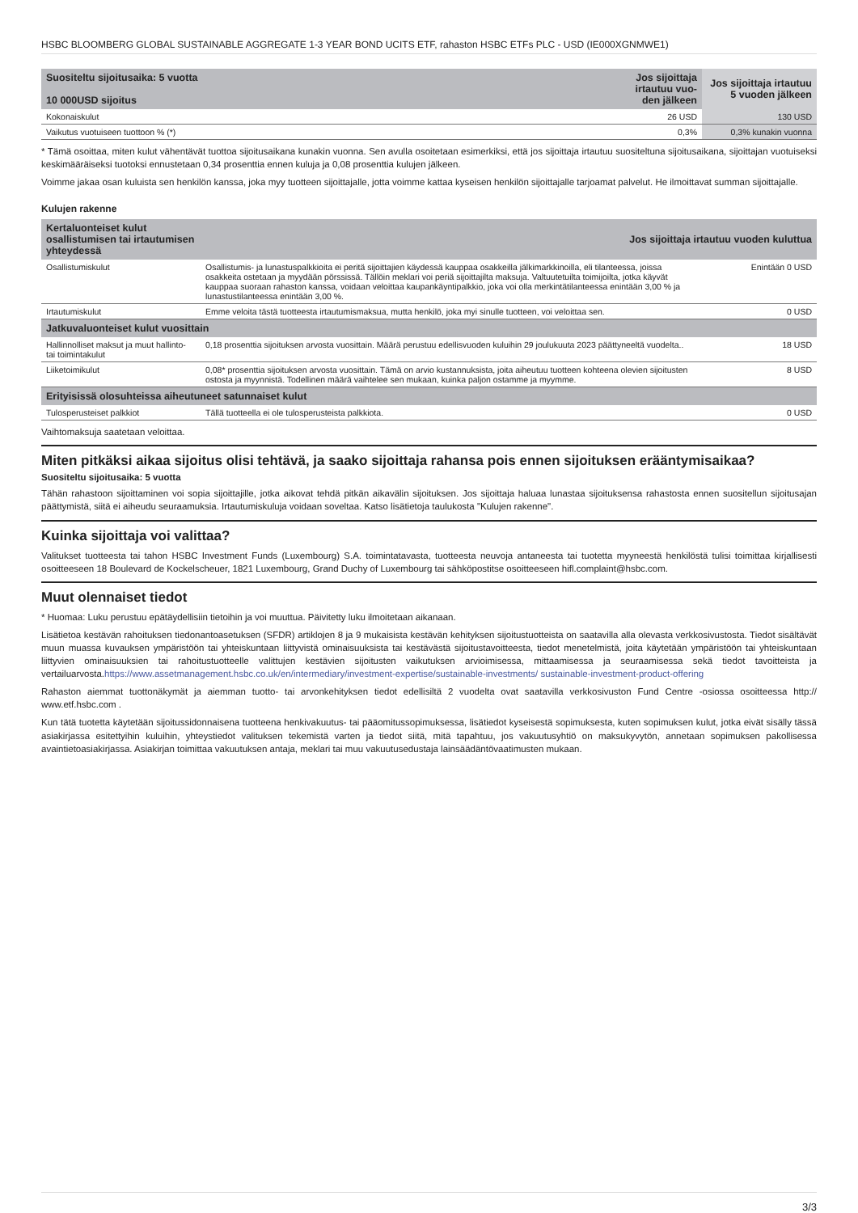HSBC BLOOMBERG GLOBAL SUSTAINABLE AGGREGATE 1-3 YEAR BOND UCITS ETF, rahaston HSBC ETFs PLC - USD (IE000XGNMWE1)
| Suositeltu sijoitusaika: 5 vuotta 10 000USD sijoitus | Jos sijoittaja irtautuu vuo-den jälkeen | Jos sijoittaja irtautuu 5 vuoden jälkeen |
| --- | --- | --- |
| Kokonaiskulut | 26 USD | 130 USD |
| Vaikutus vuotuiseen tuottoon % (*) | 0,3% | 0,3% kunakin vuonna |
* Tämä osoittaa, miten kulut vähentävät tuottoa sijoitusaikana kunakin vuonna. Sen avulla osoitetaan esimerkiksi, että jos sijoittaja irtautuu suositeltuna sijoitusaikana, sijoittajan vuotuiseksi keskimääräiseksi tuotoksi ennustetaan 0,34 prosenttia ennen kuluja ja 0,08 prosenttia kulujen jälkeen.
Voimme jakaa osan kuluista sen henkilön kanssa, joka myy tuotteen sijoittajalle, jotta voimme kattaa kyseisen henkilön sijoittajalle tarjoamat palvelut. He ilmoittavat summan sijoittajalle.
Kulujen rakenne
| Kertaluonteiset kulut osallistumisen tai irtautumisen yhteydessä | Jos sijoittaja irtautuu vuoden kuluttua | |
| --- | --- | --- |
| Osallistumiskulut | Osallistumis- ja lunastuspalkkioita ei peritä sijoittajien käydessä kauppaa osakkeilla jälkimarkkinoilla, eli tilanteessa, joissa osakkeita ostetaan ja myydään pörssissä. Tällöin meklari voi periä sijoittajilta maksuja. Valtuutetuilta toimijoilta, jotka käyvät kauppaa suoraan rahaston kanssa, voidaan veloittaa kaupankäyntipalkkio, joka voi olla merkintätilanteessa enintään 3,00 % ja lunastustilanteessa enintään 3,00 %. | Enintään 0 USD |
| Irtautumiskulut | Emme veloita tästä tuotteesta irtautumismaksua, mutta henkilö, joka myi sinulle tuotteen, voi veloittaa sen. | 0 USD |
| Jatkuvaluonteiset kulut vuosittain | | |
| Hallinnolliset maksut ja muut hallinto- tai toimintakulut | 0,18 prosenttia sijoituksen arvosta vuosittain. Määrä perustuu edellisvuoden kuluihin 29 joulukuuta 2023 päättyneeltä vuodelta.. | 18 USD |
| Liiketoimikulut | 0,08* prosenttia sijoituksen arvosta vuosittain. Tämä on arvio kustannuksista, joita aiheutuu tuotteen kohteena olevien sijoitusten ostosta ja myynnistä. Todellinen määrä vaihtelee sen mukaan, kuinka paljon ostamme ja myymme. | 8 USD |
| Erityisissä olosuhteissa aiheutuneet satunnaiset kulut | | |
| Tulosperusteiset palkkiot | Tällä tuotteella ei ole tulosperusteista palkkiota. | 0 USD |
Vaihtomaksuja saatetaan veloittaa.
Miten pitkäksi aikaa sijoitus olisi tehtävä, ja saako sijoittaja rahansa pois ennen sijoituksen erääntymisaikaa?
Suositeltu sijoitusaika: 5 vuotta
Tähän rahastoon sijoittaminen voi sopia sijoittajille, jotka aikovat tehdä pitkän aikavälin sijoituksen. Jos sijoittaja haluaa lunastaa sijoituksensa rahastosta ennen suositellun sijoitusajan päättymistä, siitä ei aiheudu seuraamuksia. Irtautumiskuluja voidaan soveltaa. Katso lisätietoja taulukosta "Kulujen rakenne".
Kuinka sijoittaja voi valittaa?
Valitukset tuotteesta tai tahon HSBC Investment Funds (Luxembourg) S.A. toimintatavasta, tuotteesta neuvoja antaneesta tai tuotetta myyneestä henkilöstä tulisi toimittaa kirjallisesti osoitteeseen 18 Boulevard de Kockelscheuer, 1821 Luxembourg, Grand Duchy of Luxembourg tai sähköpostitse osoitteeseen hifl.complaint@hsbc.com.
Muut olennaiset tiedot
* Huomaa: Luku perustuu epätäydellisiin tietoihin ja voi muuttua. Päivitetty luku ilmoitetaan aikanaan.
Lisätietoa kestävän rahoituksen tiedonantoasetuksen (SFDR) artiklojen 8 ja 9 mukaisista kestävän kehityksen sijoitustuotteista on saatavilla alla olevasta verkkosivustosta. Tiedot sisältävät muun muassa kuvauksen ympäristöön tai yhteiskuntaan liittyvistä ominaisuuksista tai kestävästä sijoitustavoitteesta, tiedot menetelmistä, joita käytetään ympäristöön tai yhteiskuntaan liittyvien ominaisuuksien tai rahoitustuotteelle valittujen kestävien sijoitusten vaikutuksen arvioimisessa, mittaamisessa ja seuraamisessa sekä tiedot tavoitteista ja vertailuarvosta.https://www.assetmanagement.hsbc.co.uk/en/intermediary/investment-expertise/sustainable-investments/ sustainable-investment-product-offering
Rahaston aiemmat tuottonäkymät ja aiemman tuotto- tai arvonkehityksen tiedot edellisiltä 2 vuodelta ovat saatavilla verkkosivuston Fund Centre -osiossa osoitteessa http:// www.etf.hsbc.com .
Kun tätä tuotetta käytetään sijoitussidonnaisena tuotteena henkivakuutus- tai pääomitussopimuksessa, lisätiedot kyseisestä sopimuksesta, kuten sopimuksen kulut, jotka eivät sisälly tässä asiakirjassa esitettyihin kuluihin, yhteystiedot valituksen tekemistä varten ja tiedot siitä, mitä tapahtuu, jos vakuutusyhtiö on maksukyvytön, annetaan sopimuksen pakollisessa avaintietoasiakirjassa. Asiakirjan toimittaa vakuutuksen antaja, meklari tai muu vakuutusedustaja lainsäädäntövaatimusten mukaan.
3/3